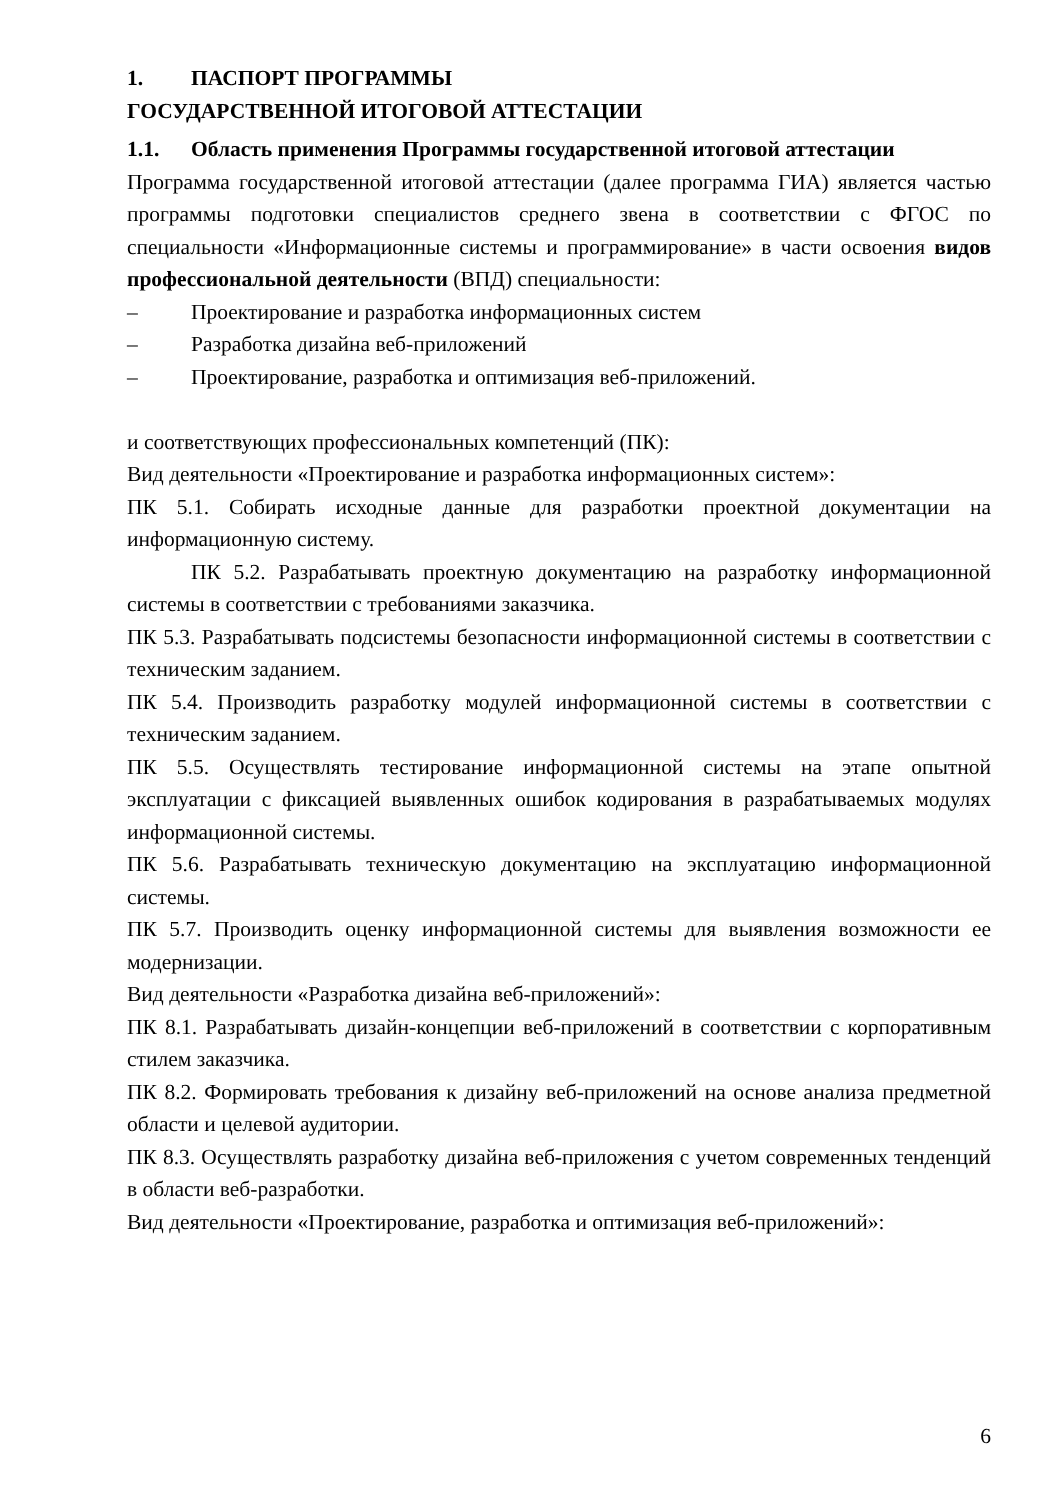1. ПАСПОРТ ПРОГРАММЫ
ГОСУДАРСТВЕННОЙ ИТОГОВОЙ АТТЕСТАЦИИ
1.1. Область применения Программы государственной итоговой аттестации
Программа государственной итоговой аттестации (далее программа ГИА) является частью программы подготовки специалистов среднего звена в соответствии с ФГОС по специальности «Информационные системы и программирование» в части освоения видов профессиональной деятельности (ВПД) специальности:
– Проектирование и разработка информационных систем
– Разработка дизайна веб-приложений
– Проектирование, разработка и оптимизация веб-приложений.
и соответствующих профессиональных компетенций (ПК):
Вид деятельности «Проектирование и разработка информационных систем»:
ПК 5.1. Собирать исходные данные для разработки проектной документации на информационную систему.
ПК 5.2. Разрабатывать проектную документацию на разработку информационной системы в соответствии с требованиями заказчика.
ПК 5.3. Разрабатывать подсистемы безопасности информационной системы в соответствии с техническим заданием.
ПК 5.4. Производить разработку модулей информационной системы в соответствии с техническим заданием.
ПК 5.5. Осуществлять тестирование информационной системы на этапе опытной эксплуатации с фиксацией выявленных ошибок кодирования в разрабатываемых модулях информационной системы.
ПК 5.6. Разрабатывать техническую документацию на эксплуатацию информационной системы.
ПК 5.7. Производить оценку информационной системы для выявления возможности ее модернизации.
Вид деятельности «Разработка дизайна веб-приложений»:
ПК 8.1. Разрабатывать дизайн-концепции веб-приложений в соответствии с корпоративным стилем заказчика.
ПК 8.2. Формировать требования к дизайну веб-приложений на основе анализа предметной области и целевой аудитории.
ПК 8.3. Осуществлять разработку дизайна веб-приложения с учетом современных тенденций в области веб-разработки.
Вид деятельности «Проектирование, разработка и оптимизация веб-приложений»:
6